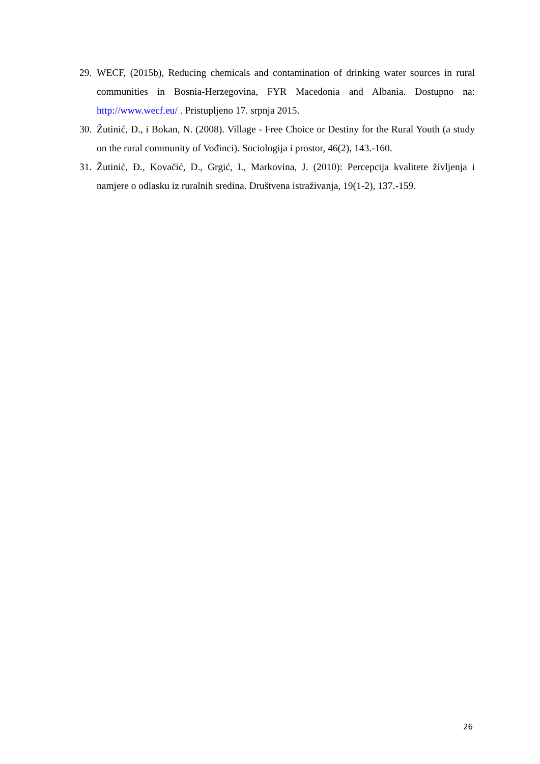29. WECF, (2015b), Reducing chemicals and contamination of drinking water sources in rural communities in Bosnia-Herzegovina, FYR Macedonia and Albania. Dostupno na: http://www.wecf.eu/ . Pristupljeno 17. srpnja 2015.
30. Žutinić, Đ., i Bokan, N. (2008). Village - Free Choice or Destiny for the Rural Youth (a study on the rural community of Vođinci). Sociologija i prostor, 46(2), 143.-160.
31. Žutinić, Đ., Kovačić, D., Grgić, I., Markovina, J. (2010): Percepcija kvalitete življenja i namjere o odlasku iz ruralnih sredina. Društvena istraživanja, 19(1-2), 137.-159.
26